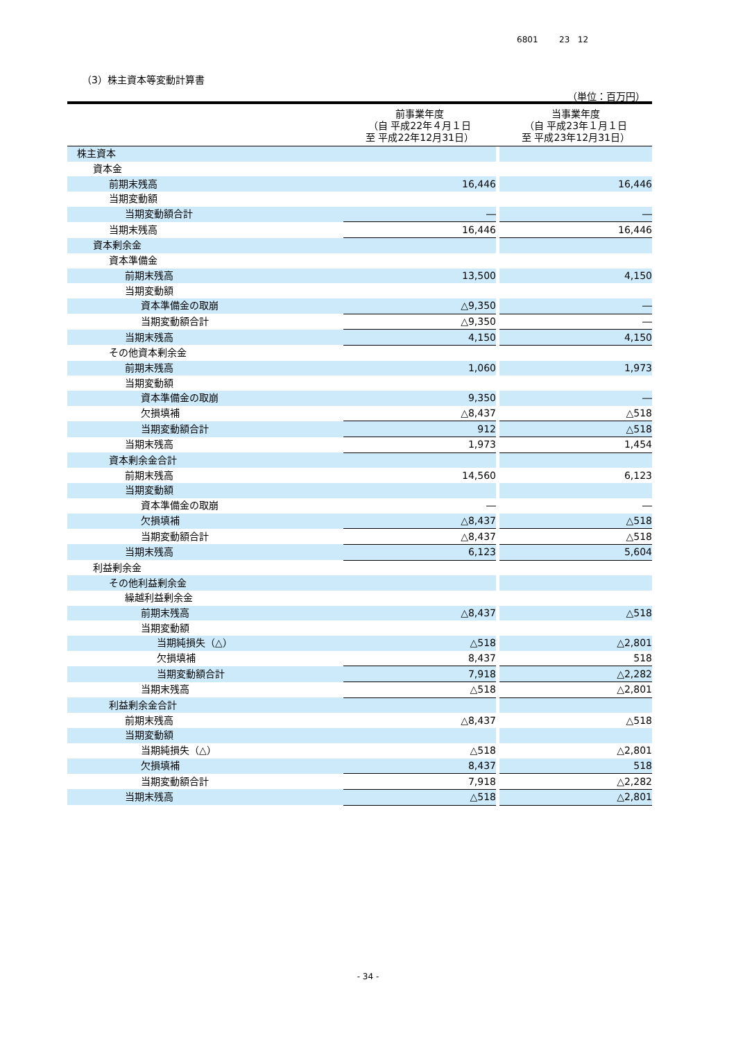6801 23 12
（3）株主資本等変動計算書
（単位：百万円）
| | 前事業年度 （自 平成22年４月１日 至 平成22年12月31日） | | 当事業年度 （自 平成23年１月１日 至 平成23年12月31日） |
| --- | --- | --- | --- |
| 株主資本 | | | |
| 資本金 | | | |
| 前期末残高 | 16,446 | | 16,446 |
| 当期変動額 | | | |
| 当期変動額合計 | ― | | ― |
| 当期末残高 | 16,446 | | 16,446 |
| 資本剰余金 | | | |
| 資本準備金 | | | |
| 前期末残高 | 13,500 | | 4,150 |
| 当期変動額 | | | |
| 資本準備金の取崩 | △9,350 | | ― |
| 当期変動額合計 | △9,350 | | ― |
| 当期末残高 | 4,150 | | 4,150 |
| その他資本剰余金 | | | |
| 前期末残高 | 1,060 | | 1,973 |
| 当期変動額 | | | |
| 資本準備金の取崩 | 9,350 | | ― |
| 欠損填補 | △8,437 | | △518 |
| 当期変動額合計 | 912 | | △518 |
| 当期末残高 | 1,973 | | 1,454 |
| 資本剰余金合計 | | | |
| 前期末残高 | 14,560 | | 6,123 |
| 当期変動額 | | | |
| 資本準備金の取崩 | ― | | ― |
| 欠損填補 | △8,437 | | △518 |
| 当期変動額合計 | △8,437 | | △518 |
| 当期末残高 | 6,123 | | 5,604 |
| 利益剰余金 | | | |
| その他利益剰余金 | | | |
| 繰越利益剰余金 | | | |
| 前期末残高 | △8,437 | | △518 |
| 当期変動額 | | | |
| 当期純損失（△） | △518 | | △2,801 |
| 欠損填補 | 8,437 | | 518 |
| 当期変動額合計 | 7,918 | | △2,282 |
| 当期末残高 | △518 | | △2,801 |
| 利益剰余金合計 | | | |
| 前期末残高 | △8,437 | | △518 |
| 当期変動額 | | | |
| 当期純損失（△） | △518 | | △2,801 |
| 欠損填補 | 8,437 | | 518 |
| 当期変動額合計 | 7,918 | | △2,282 |
| 当期末残高 | △518 | | △2,801 |
- 34 -